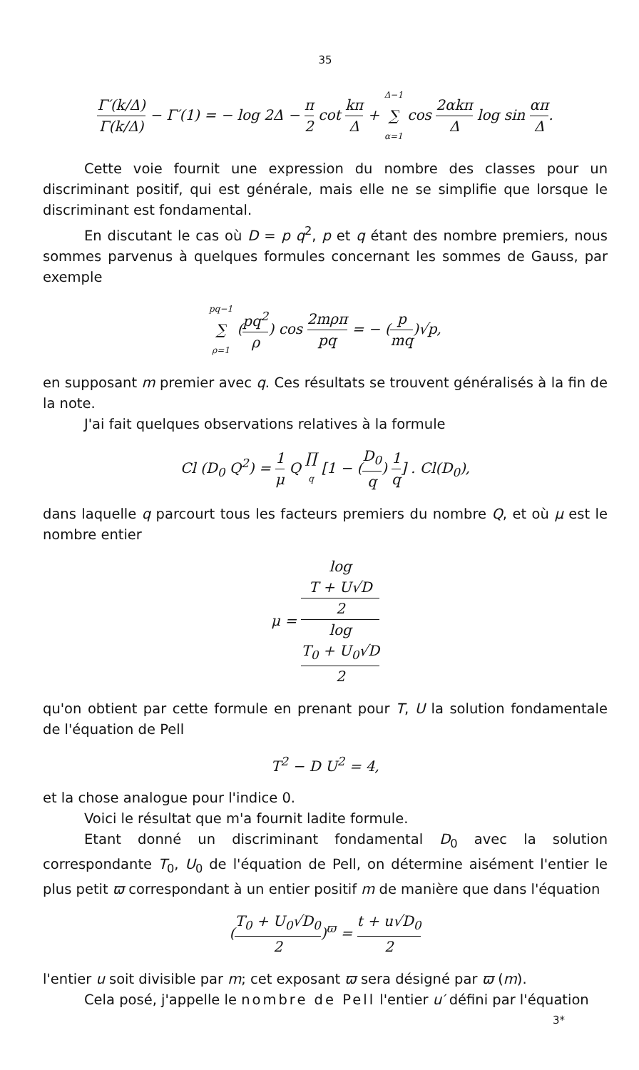35
Γ′(k/Δ) Γ(k/Δ) − Γ′(1) = − log 2Δ − π 2 cot kπ Δ + Δ−1 ∑ α=1 cos 2αkπ Δ log sin απ Δ.
Cette voie fournit une expression du nombre des classes pour un discriminant positif, qui est générale, mais elle ne se simplifie que lorsque le discriminant est fondamental.
En discutant le cas où D = p q<sup>2</sup>, p et q étant des nombre premiers, nous sommes parvenus à quelques formules concernant les sommes de Gauss, par exemple
pq−1 ∑ ρ=1 (pq<sup>2</sup> ρ) cos 2mρπ pq = − (p mq)√p,
en supposant m premier avec q. Ces résultats se trouvent généralisés à la fin de la note.
J'ai fait quelques observations relatives à la formule
Cl (D<sub>0</sub> Q<sup>2</sup>) = 1 μ Q ∏ q [1 − (D<sub>0</sub> q) 1 q] . Cl(D<sub>0</sub>),
dans laquelle q parcourt tous les facteurs premiers du nombre Q, et où μ est le nombre entier
μ = log
T + U√D
2 log
T<sub>0</sub> + U<sub>0</sub>√D
2
qu'on obtient par cette formule en prenant pour T, U la solution fondamentale de l'équation de Pell
T<sup>2</sup> − D U<sup>2</sup> = 4,
et la chose analogue pour l'indice 0.
Voici le résultat que m'a fournit ladite formule.
Etant donné un discriminant fondamental D<sub>0</sub> avec la solution correspondante T<sub>0</sub>, U<sub>0</sub> de l'équation de Pell, on détermine aisément l'entier le plus petit ϖ correspondant à un entier positif m de manière que dans l'équation
(T<sub>0</sub> + U<sub>0</sub>√D<sub>0</sub> 2)<sup>ϖ</sup> = t + u√D<sub>0</sub> 2
l'entier u soit divisible par m; cet exposant ϖ sera désigné par ϖ (m).
Cela posé, j'appelle le nombre de Pell l'entier u′ défini par l'équation
3*